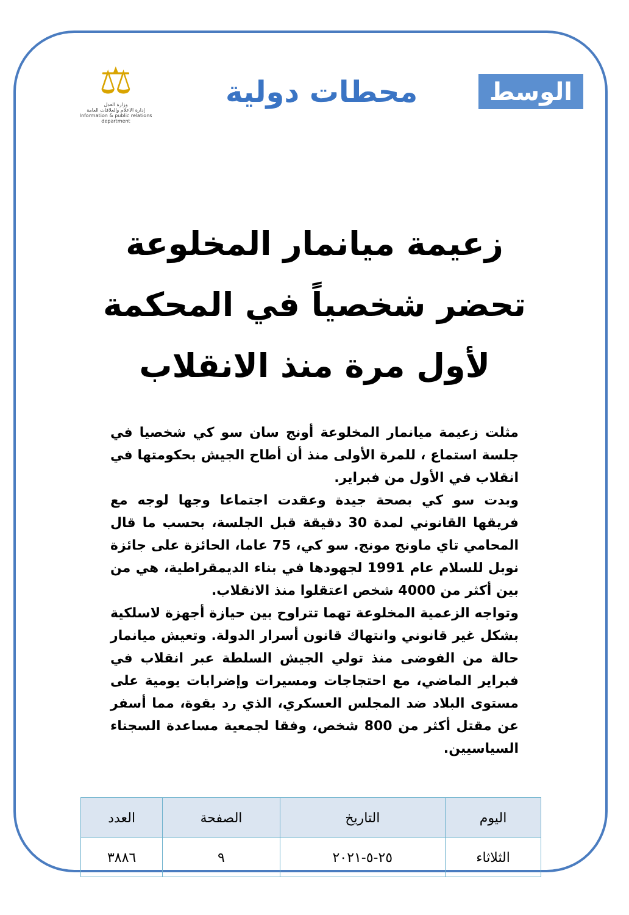الوسط
محطات دولية
⚖
وزارة العدل
إدارة الاعلام والعلاقات العامة
Information & public relations department
زعيمة ميانمار المخلوعة
تحضر شخصياً في المحكمة
لأول مرة منذ الانقلاب
مثلت زعيمة ميانمار المخلوعة أونج سان سو كي شخصيا في جلسة استماع ، للمرة الأولى منذ أن أطاح الجيش بحكومتها في انقلاب في الأول من فبراير.
وبدت سو كي بصحة جيدة وعقدت اجتماعا وجها لوجه مع فريقها القانوني لمدة 30 دقيقة قبل الجلسة، بحسب ما قال المحامي تاي ماونج مونج. سو كي، 75 عاما، الحائزة على جائزة نوبل للسلام عام 1991 لجهودها في بناء الديمقراطية، هي من بين أكثر من 4000 شخص اعتقلوا منذ الانقلاب.
وتواجه الزعمية المخلوعة تهما تتراوح بين حيازة أجهزة لاسلكية بشكل غير قانوني وانتهاك قانون أسرار الدولة. وتعيش ميانمار حالة من الفوضى منذ تولي الجيش السلطة عبر انقلاب في فبراير الماضي، مع احتجاجات ومسيرات وإضرابات يومية على مستوى البلاد ضد المجلس العسكري، الذي رد بقوة، مما أسفر عن مقتل أكثر من 800 شخص، وفقا لجمعية مساعدة السجناء السياسيين.
| اليوم | التاريخ | الصفحة | العدد |
| --- | --- | --- | --- |
| الثلاثاء | ٢٥-٥-٢٠٢١ | ٩ | ٣٨٨٦ |